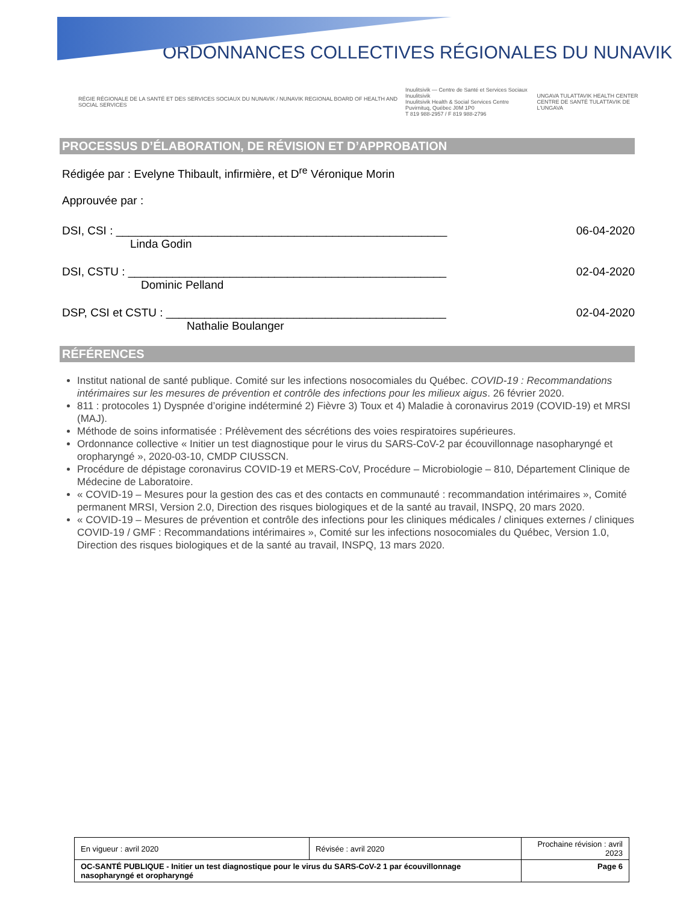ORDONNANCES COLLECTIVES RÉGIONALES DU NUNAVIK
RÉGIE RÉGIONALE DE LA SANTÉ ET DES SERVICES SOCIAUX DU NUNAVIK / NUNAVIK REGIONAL BOARD OF HEALTH AND SOCIAL SERVICES
Inuulitsivik — Centre de Santé et Services Sociaux Inuulitsivik
Inuulitsivik Health & Social Services Centre
Puvirnituq, Québec J0M 1P0
T 819 988-2957 / F 819 988-2796
UNGAVA TULATTAVIK HEALTH CENTER
CENTRE DE SANTÉ TULATTAVIK DE L'UNGAVA
PROCESSUS D’ÉLABORATION, DE RÉVISION ET D’APPROBATION
Rédigée par : Evelyne Thibault, infirmière, et D<sup>re</sup> Véronique Morin
Approuvée par :
DSI, CSI : ____________________________________________________ 06-04-2020
Linda Godin
DSI, CSTU : __________________________________________________ 02-04-2020
Dominic Pelland
DSP, CSI et CSTU : ____________________________________________ 02-04-2020
Nathalie Boulanger
RÉFÉRENCES
Institut national de santé publique. Comité sur les infections nosocomiales du Québec. COVID-19 : Recommandations intérimaires sur les mesures de prévention et contrôle des infections pour les milieux aigus. 26 février 2020.
811 : protocoles 1) Dyspnée d’origine indéterminé 2) Fièvre 3) Toux et 4) Maladie à coronavirus 2019 (COVID-19) et MRSI (MAJ).
Méthode de soins informatisée : Prélèvement des sécrétions des voies respiratoires supérieures.
Ordonnance collective « Initier un test diagnostique pour le virus du SARS-CoV-2 par écouvillonnage nasopharyngé et oropharyngé », 2020-03-10, CMDP CIUSSCN.
Procédure de dépistage coronavirus COVID-19 et MERS-CoV, Procédure – Microbiologie – 810, Département Clinique de Médecine de Laboratoire.
« COVID-19 – Mesures pour la gestion des cas et des contacts en communauté : recommandation intérimaires », Comité permanent MRSI, Version 2.0, Direction des risques biologiques et de la santé au travail, INSPQ, 20 mars 2020.
« COVID-19 – Mesures de prévention et contrôle des infections pour les cliniques médicales / cliniques externes / cliniques COVID-19 / GMF : Recommandations intérimaires », Comité sur les infections nosocomiales du Québec, Version 1.0, Direction des risques biologiques et de la santé au travail, INSPQ, 13 mars 2020.
| En vigueur : avril 2020 | Révisée : avril 2020 | Prochaine révision : avril 2023 |
| OC-SANTÉ PUBLIQUE - Initier un test diagnostique pour le virus du SARS-CoV-2 1 par écouvillonnage nasopharyngé et oropharyngé | | Page 6 |